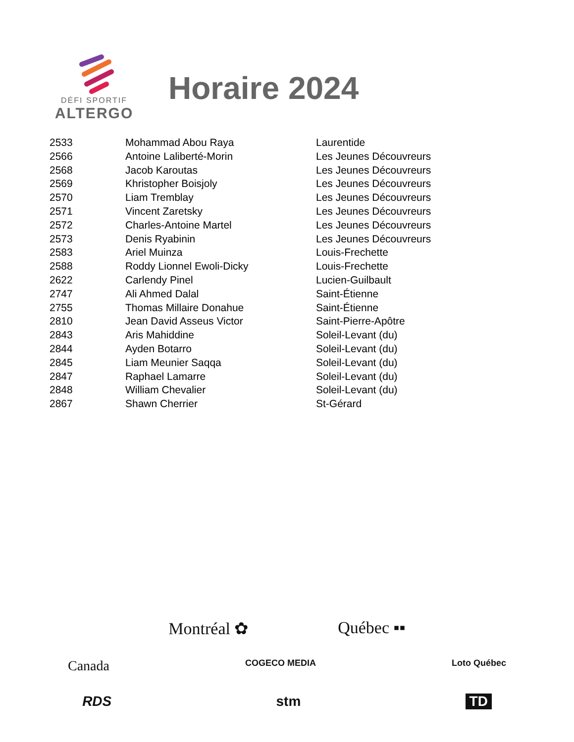DÉFI SPORTIF
ALTERGO
Horaire 2024
| 2533 | Mohammad Abou Raya | Laurentide |
| 2566 | Antoine Laliberté-Morin | Les Jeunes Découvreurs |
| 2568 | Jacob Karoutas | Les Jeunes Découvreurs |
| 2569 | Khristopher Boisjoly | Les Jeunes Découvreurs |
| 2570 | Liam Tremblay | Les Jeunes Découvreurs |
| 2571 | Vincent Zaretsky | Les Jeunes Découvreurs |
| 2572 | Charles-Antoine Martel | Les Jeunes Découvreurs |
| 2573 | Denis Ryabinin | Les Jeunes Découvreurs |
| 2583 | Ariel Muinza | Louis-Frechette |
| 2588 | Roddy Lionnel Ewoli-Dicky | Louis-Frechette |
| 2622 | Carlendy Pinel | Lucien-Guilbault |
| 2747 | Ali Ahmed Dalal | Saint-Étienne |
| 2755 | Thomas Millaire Donahue | Saint-Étienne |
| 2810 | Jean David Asseus Victor | Saint-Pierre-Apôtre |
| 2843 | Aris Mahiddine | Soleil-Levant (du) |
| 2844 | Ayden Botarro | Soleil-Levant (du) |
| 2845 | Liam Meunier Saqqa | Soleil-Levant (du) |
| 2847 | Raphael Lamarre | Soleil-Levant (du) |
| 2848 | William Chevalier | Soleil-Levant (du) |
| 2867 | Shawn Cherrier | St-Gérard |
Montréal ✿ Québec ▪▪
Canada COGECO MEDIA Loto Québec
RDS stm TD